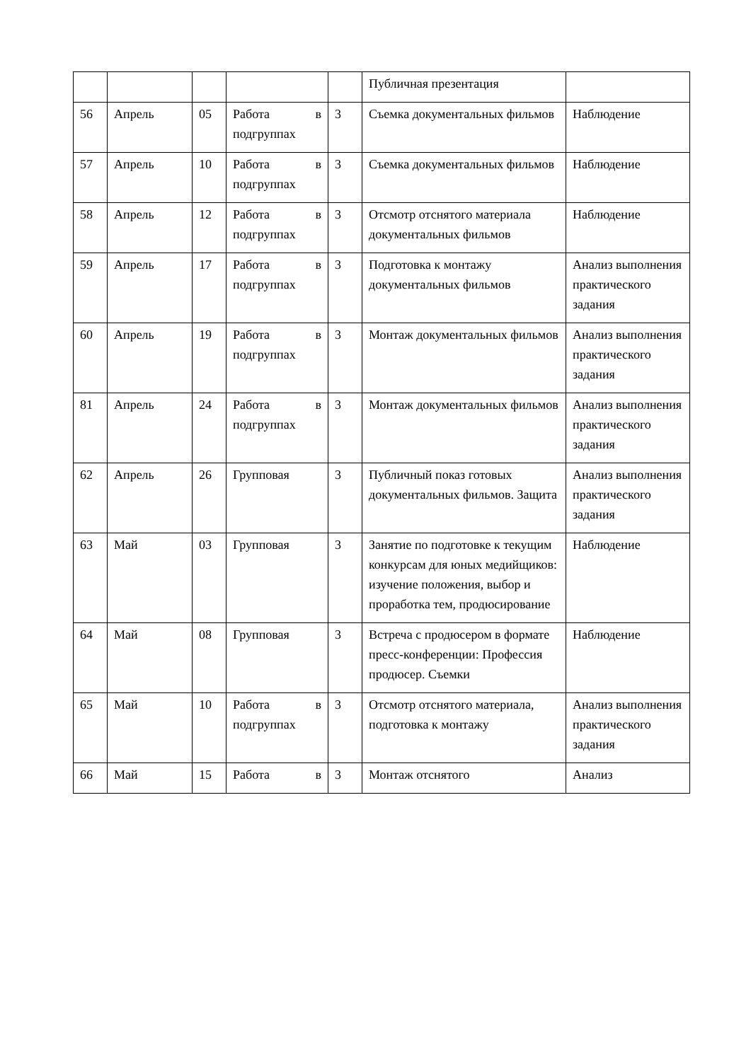| | | | | | Публичная презентация | |
| 56 | Апрель | 05 | Работа в подгруппах | 3 | Съемка документальных фильмов | Наблюдение |
| 57 | Апрель | 10 | Работа в подгруппах | 3 | Съемка документальных фильмов | Наблюдение |
| 58 | Апрель | 12 | Работа в подгруппах | 3 | Отсмотр отснятого материала документальных фильмов | Наблюдение |
| 59 | Апрель | 17 | Работа в подгруппах | 3 | Подготовка к монтажу документальных фильмов | Анализ выполнения практического задания |
| 60 | Апрель | 19 | Работа в подгруппах | 3 | Монтаж документальных фильмов | Анализ выполнения практического задания |
| 81 | Апрель | 24 | Работа в подгруппах | 3 | Монтаж документальных фильмов | Анализ выполнения практического задания |
| 62 | Апрель | 26 | Групповая | 3 | Публичный показ готовых документальных фильмов. Защита | Анализ выполнения практического задания |
| 63 | Май | 03 | Групповая | 3 | Занятие по подготовке к текущим конкурсам для юных медийщиков: изучение положения, выбор и проработка тем, продюсирование | Наблюдение |
| 64 | Май | 08 | Групповая | 3 | Встреча с продюсером в формате пресс-конференции: Профессия продюсер. Съемки | Наблюдение |
| 65 | Май | 10 | Работа в подгруппах | 3 | Отсмотр отснятого материала, подготовка к монтажу | Анализ выполнения практического задания |
| 66 | Май | 15 | Работа в | 3 | Монтаж отснятого | Анализ |